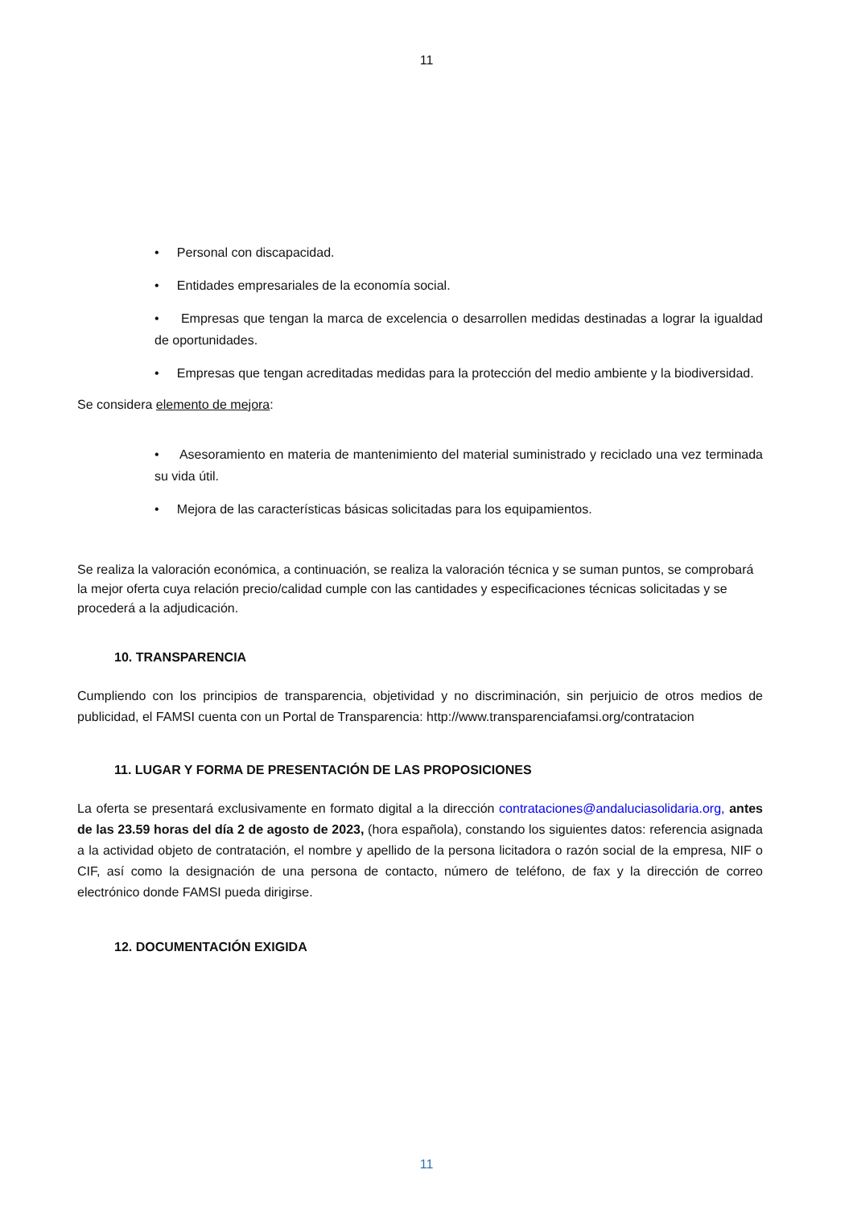11
• Personal con discapacidad.
• Entidades empresariales de la economía social.
• Empresas que tengan la marca de excelencia o desarrollen medidas destinadas a lograr la igualdad de oportunidades.
• Empresas que tengan acreditadas medidas para la protección del medio ambiente y la biodiversidad.
Se considera elemento de mejora:
• Asesoramiento en materia de mantenimiento del material suministrado y reciclado una vez terminada su vida útil.
• Mejora de las características básicas solicitadas para los equipamientos.
Se realiza la valoración económica, a continuación, se realiza la valoración técnica y se suman puntos, se comprobará la mejor oferta cuya relación precio/calidad cumple con las cantidades y especificaciones técnicas solicitadas y se procederá a la adjudicación.
10. TRANSPARENCIA
Cumpliendo con los principios de transparencia, objetividad y no discriminación, sin perjuicio de otros medios de publicidad, el FAMSI cuenta con un Portal de Transparencia: http://www.transparenciafamsi.org/contratacion
11. LUGAR Y FORMA DE PRESENTACIÓN DE LAS PROPOSICIONES
La oferta se presentará exclusivamente en formato digital a la dirección contrataciones@andaluciasolidaria.org, antes de las 23.59 horas del día 2 de agosto de 2023, (hora española), constando los siguientes datos: referencia asignada a la actividad objeto de contratación, el nombre y apellido de la persona licitadora o razón social de la empresa, NIF o CIF, así como la designación de una persona de contacto, número de teléfono, de fax y la dirección de correo electrónico donde FAMSI pueda dirigirse.
12. DOCUMENTACIÓN EXIGIDA
11